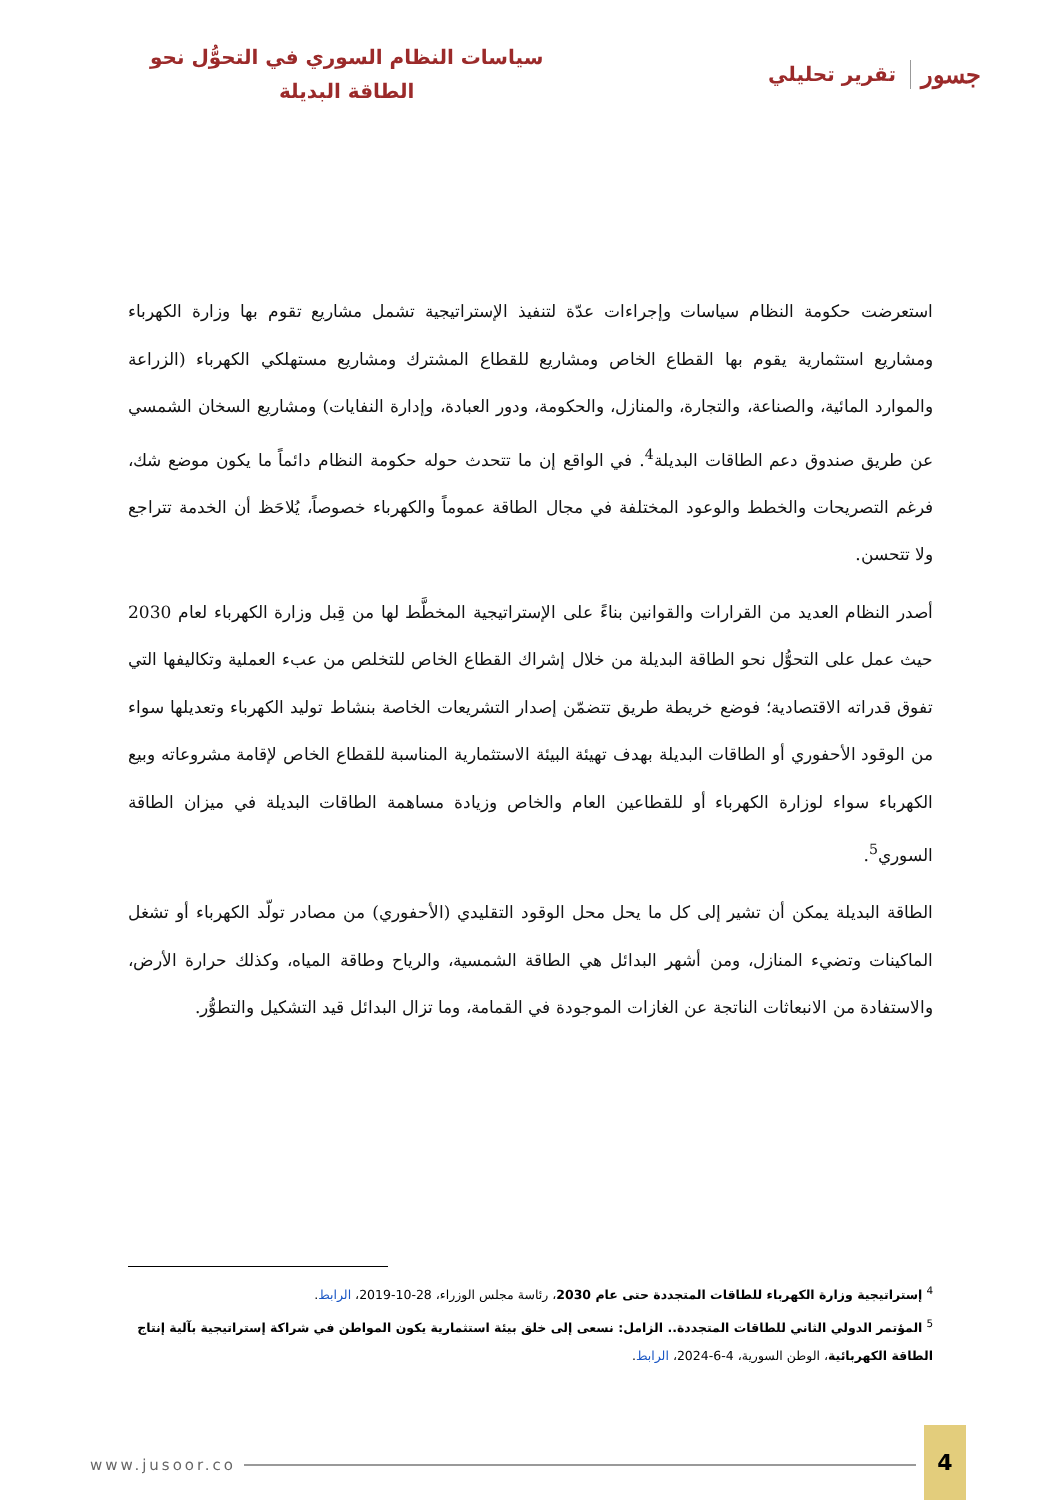جسور تقرير تحليلي
سياسات النظام السوري في التحوُّل نحو
الطاقة البديلة
استعرضت حكومة النظام سياسات وإجراءات عدّة لتنفيذ الإستراتيجية تشمل مشاريع تقوم بها وزارة الكهرباء ومشاريع استثمارية يقوم بها القطاع الخاص ومشاريع للقطاع المشترك ومشاريع مستهلكي الكهرباء (الزراعة والموارد المائية، والصناعة، والتجارة، والمنازل، والحكومة، ودور العبادة، وإدارة النفايات) ومشاريع السخان الشمسي عن طريق صندوق دعم الطاقات البديلة<sup>4</sup>. في الواقع إن ما تتحدث حوله حكومة النظام دائماً ما يكون موضع شك، فرغم التصريحات والخطط والوعود المختلفة في مجال الطاقة عموماً والكهرباء خصوصاً، يُلاحَظ أن الخدمة تتراجع ولا تتحسن.
أصدر النظام العديد من القرارات والقوانين بناءً على الإستراتيجية المخطَّط لها من قِبل وزارة الكهرباء لعام 2030 حيث عمل على التحوُّل نحو الطاقة البديلة من خلال إشراك القطاع الخاص للتخلص من عبء العملية وتكاليفها التي تفوق قدراته الاقتصادية؛ فوضع خريطة طريق تتضمّن إصدار التشريعات الخاصة بنشاط توليد الكهرباء وتعديلها سواء من الوقود الأحفوري أو الطاقات البديلة بهدف تهيئة البيئة الاستثمارية المناسبة للقطاع الخاص لإقامة مشروعاته وبيع الكهرباء سواء لوزارة الكهرباء أو للقطاعين العام والخاص وزيادة مساهمة الطاقات البديلة في ميزان الطاقة السوري<sup>5</sup>.
الطاقة البديلة يمكن أن تشير إلى كل ما يحل محل الوقود التقليدي (الأحفوري) من مصادر تولّد الكهرباء أو تشغل الماكينات وتضيء المنازل، ومن أشهر البدائل هي الطاقة الشمسية، والرياح وطاقة المياه، وكذلك حرارة الأرض، والاستفادة من الانبعاثات الناتجة عن الغازات الموجودة في القمامة، وما تزال البدائل قيد التشكيل والتطوُّر.
<sup>4</sup> إستراتيجية وزارة الكهرباء للطاقات المتجددة حتى عام 2030، رئاسة مجلس الوزراء، 28-10-2019، الرابط.
<sup>5</sup> المؤتمر الدولي الثاني للطاقات المتجددة.. الزامل: نسعى إلى خلق بيئة استثمارية يكون المواطن في شراكة إستراتيجية بآلية إنتاج الطاقة الكهربائية، الوطن السورية، 4-6-2024، الرابط.
www.jusoor.co 4